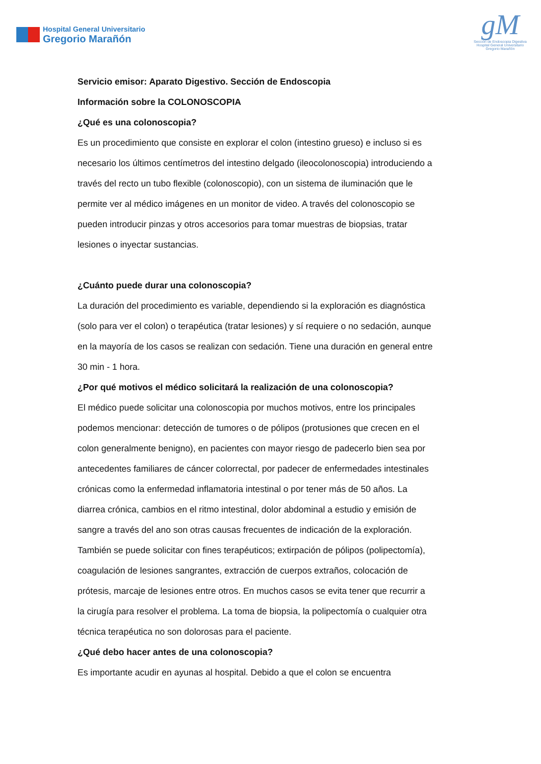Hospital General Universitario
Gregorio Marañón
gM
Sección de Endoscopia Digestiva
Hospital General Universitario Gregorio Marañón
Servicio emisor: Aparato Digestivo. Sección de Endoscopia
Información sobre la COLONOSCOPIA
¿Qué es una colonoscopia?
Es un procedimiento que consiste en explorar el colon (intestino grueso) e incluso si es necesario los últimos centímetros del intestino delgado (ileocolonoscopia) introduciendo a través del recto un tubo flexible (colonoscopio), con un sistema de iluminación que le permite ver al médico imágenes en un monitor de video. A través del colonoscopio se pueden introducir pinzas y otros accesorios para tomar muestras de biopsias, tratar lesiones o inyectar sustancias.
¿Cuánto puede durar una colonoscopia?
La duración del procedimiento es variable, dependiendo si la exploración es diagnóstica (solo para ver el colon) o terapéutica (tratar lesiones) y sí requiere o no sedación, aunque en la mayoría de los casos se realizan con sedación. Tiene una duración en general entre 30 min - 1 hora.
¿Por qué motivos el médico solicitará la realización de una colonoscopia?
El médico puede solicitar una colonoscopia por muchos motivos, entre los principales podemos mencionar: detección de tumores o de pólipos (protusiones que crecen en el colon generalmente benigno), en pacientes con mayor riesgo de padecerlo bien sea por antecedentes familiares de cáncer colorrectal, por padecer de enfermedades intestinales crónicas como la enfermedad inflamatoria intestinal o por tener más de 50 años. La diarrea crónica, cambios en el ritmo intestinal, dolor abdominal a estudio y emisión de sangre a través del ano son otras causas frecuentes de indicación de la exploración.
También se puede solicitar con fines terapéuticos; extirpación de pólipos (polipectomía), coagulación de lesiones sangrantes, extracción de cuerpos extraños, colocación de prótesis, marcaje de lesiones entre otros. En muchos casos se evita tener que recurrir a la cirugía para resolver el problema. La toma de biopsia, la polipectomía o cualquier otra técnica terapéutica no son dolorosas para el paciente.
¿Qué debo hacer antes de una colonoscopia?
Es importante acudir en ayunas al hospital. Debido a que el colon se encuentra